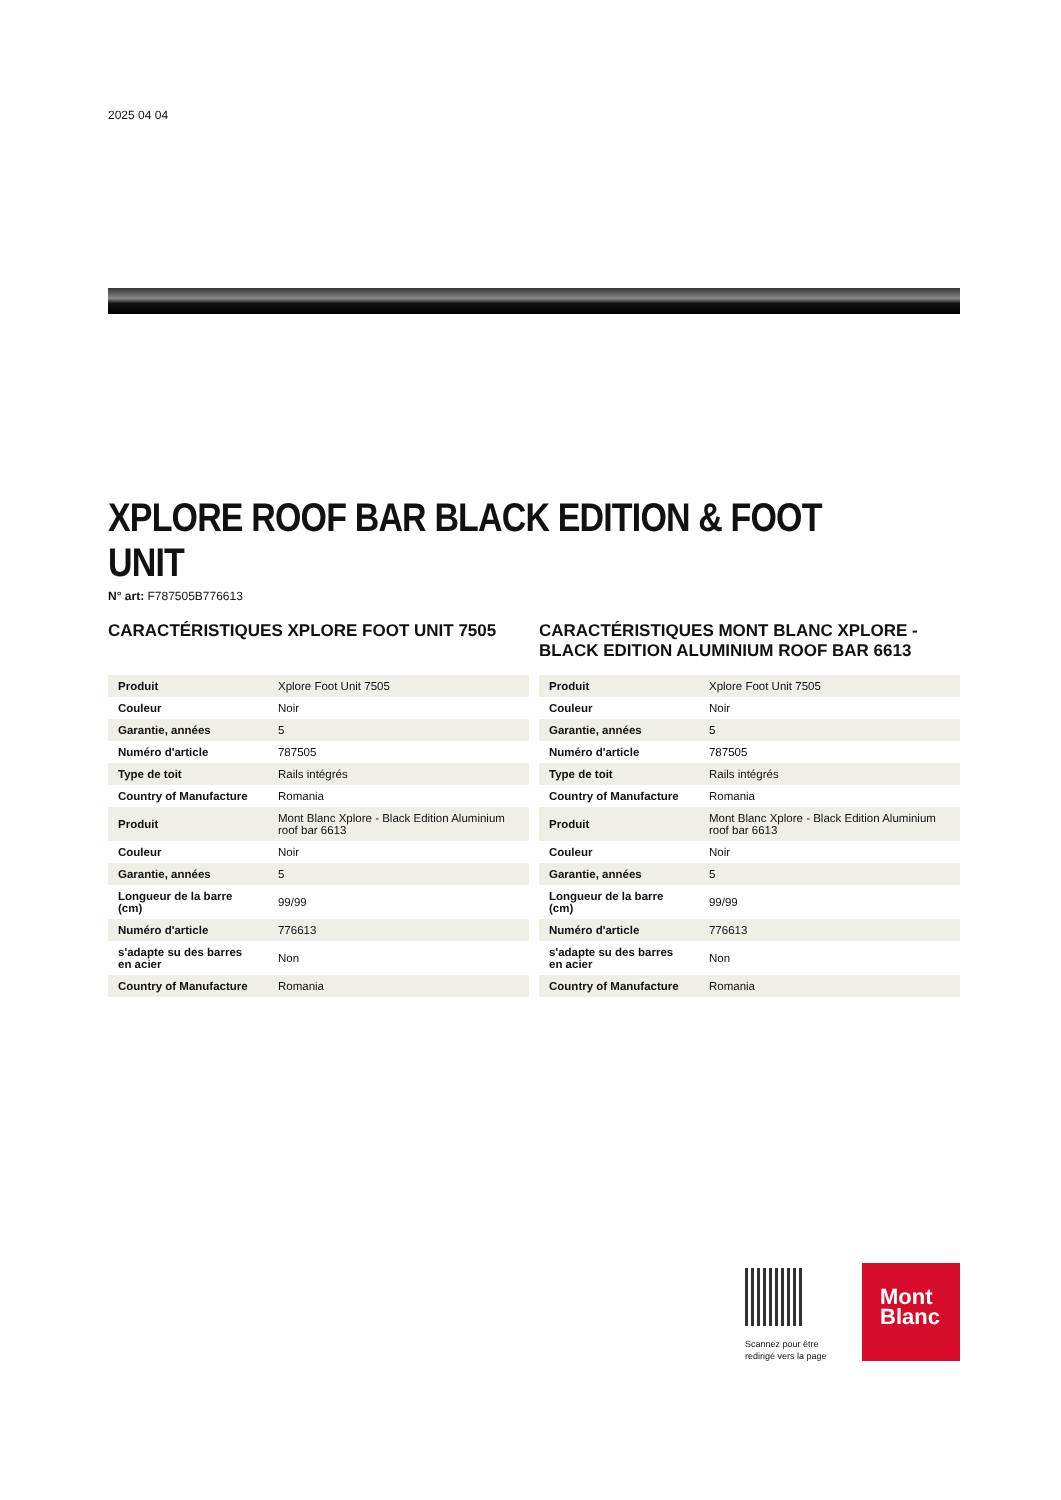2025 04 04
XPLORE ROOF BAR BLACK EDITION & FOOT UNIT
N° art: F787505B776613
CARACTÉRISTIQUES XPLORE FOOT UNIT 7505
| Produit | Xplore Foot Unit 7505 |
| Couleur | Noir |
| Garantie, années | 5 |
| Numéro d'article | 787505 |
| Type de toit | Rails intégrés |
| Country of Manufacture | Romania |
| Produit | Mont Blanc Xplore - Black Edition Aluminium roof bar 6613 |
| Couleur | Noir |
| Garantie, années | 5 |
| Longueur de la barre (cm) | 99/99 |
| Numéro d'article | 776613 |
| s'adapte su des barres en acier | Non |
| Country of Manufacture | Romania |
CARACTÉRISTIQUES MONT BLANC XPLORE - BLACK EDITION ALUMINIUM ROOF BAR 6613
| Produit | Xplore Foot Unit 7505 |
| Couleur | Noir |
| Garantie, années | 5 |
| Numéro d'article | 787505 |
| Type de toit | Rails intégrés |
| Country of Manufacture | Romania |
| Produit | Mont Blanc Xplore - Black Edition Aluminium roof bar 6613 |
| Couleur | Noir |
| Garantie, années | 5 |
| Longueur de la barre (cm) | 99/99 |
| Numéro d'article | 776613 |
| s'adapte su des barres en acier | Non |
| Country of Manufacture | Romania |
Scannez pour être
redirigé vers la page
Mont
Blanc